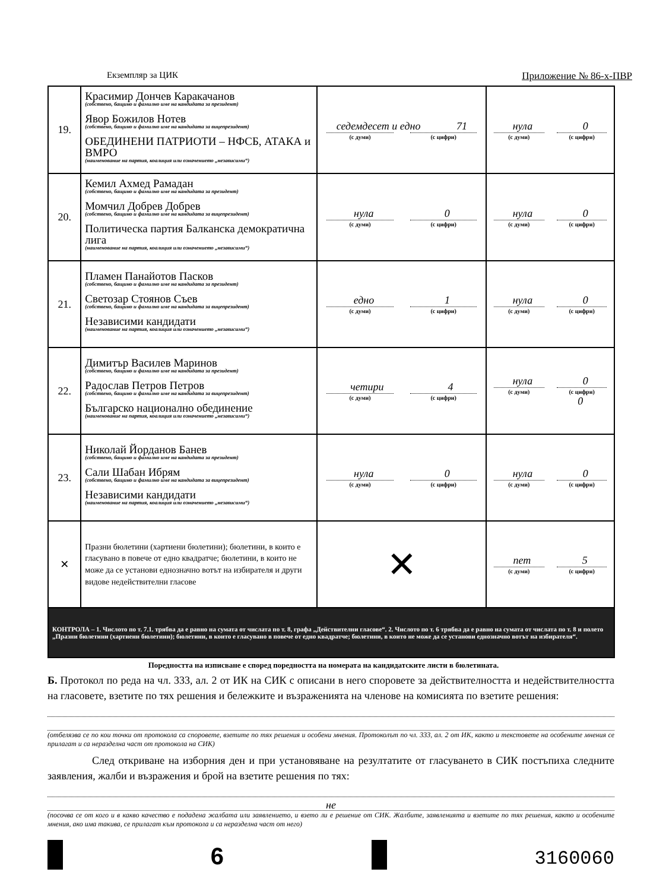Екземпляр за ЦИК Приложение № 86-х-ПВР
| 19. | Красимир Дончев Каракачанов (собствено, бащино и фамилно име на кандидата за президент) Явор Божилов Нотев (собствено, бащино и фамилно име на кандидата за вицепрезидент) ОБЕДИНЕНИ ПАТРИОТИ – НФСБ, АТАКА и ВМРО (наименование на партия, коалиция или означението „независими“) | седемдесет и едно 71 (с думи) (с цифри) | нула 0 (с думи) (с цифри) |
| 20. | Кемил Ахмед Рамадан (собствено, бащино и фамилно име на кандидата за президент) Момчил Добрев Добрев (собствено, бащино и фамилно име на кандидата за вицепрезидент) Политическа партия Балканска демократична лига (наименование на партия, коалиция или означението „независими“) | нула 0 (с думи) (с цифри) | нула 0 (с думи) (с цифри) |
| 21. | Пламен Панайотов Пасков (собствено, бащино и фамилно име на кандидата за президент) Светозар Стоянов Съев (собствено, бащино и фамилно име на кандидата за вицепрезидент) Независими кандидати (наименование на партия, коалиция или означението „независими“) | едно 1 (с думи) (с цифри) | нула 0 (с думи) (с цифри) |
| 22. | Димитър Василев Маринов (собствено, бащино и фамилно име на кандидата за президент) Радослав Петров Петров (собствено, бащино и фамилно име на кандидата за вицепрезидент) Българско национално обединение (наименование на партия, коалиция или означението „независими“) | четири 4 (с думи) (с цифри) | нула 0 (с думи) (с цифри) 0 |
| 23. | Николай Йорданов Банев (собствено, бащино и фамилно име на кандидата за президент) Сали Шабан Ибрям (собствено, бащино и фамилно име на кандидата за вицепрезидент) Независими кандидати (наименование на партия, коалиция или означението „независими“) | нула 0 (с думи) (с цифри) | нула 0 (с думи) (с цифри) |
| ✕ | Празни бюлетини (хартиени бюлетини); бюлетини, в които е гласувано в повече от едно квадратче; бюлетини, в които не може да се установи еднозначно вотът на избирателя и други видове недействителни гласове | ✕ | пет 5 (с думи) (с цифри) |
| КОНТРОЛА – 1. Числото по т. 7.1. трябва да е равно на сумата от числата по т. 8, графа „Действителни гласове“. 2. Числото по т. 6 трябва да е равно на сумата от числата по т. 8 и полето „Празни бюлетини (хартиени бюлетини); бюлетини, в които е гласувано в повече от едно квадратче; бюлетини, в които не може да се установи еднозначно вотът на избирателя“. | | | |
Поредността на изписване е според поредността на номерата на кандидатските листи в бюлетината.
Б. Протокол по реда на чл. 333, ал. 2 от ИК на СИК с описани в него споровете за действителността и недействителността на гласовете, взетите по тях решения и бележките и възраженията на членове на комисията по взетите решения:
(отбелязва се по кои точки от протокола са споровете, взетите по тях решения и особени мнения. Протоколът по чл. 333, ал. 2 от ИК, както и текстовете на особените мнения се прилагат и са неразделна част от протокола на СИК)
След откриване на изборния ден и при установяване на резултатите от гласуването в СИК постъпиха следните заявления, жалби и възражения и брой на взетите решения по тях:
не
(посочва се от кого и в какво качество е подадена жалбата или заявлението, и взето ли е решение от СИК. Жалбите, заявленията и взетите по тях решения, както и особените мнения, ако има такива, се прилагат към протокола и са неразделна част от него)
6
3160060